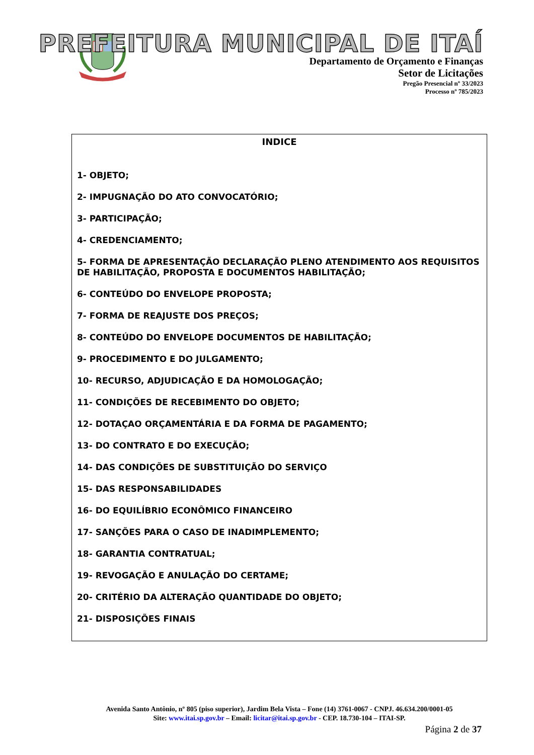PREFEITURA MUNICIPAL DE ITAÍ
Departamento de Orçamento e Finanças
Setor de Licitações
Pregão Presencial nº 33/2023
Processo nº 785/2023
INDICE
1- OBJETO;
2- IMPUGNAÇÃO DO ATO CONVOCATÓRIO;
3- PARTICIPAÇÃO;
4- CREDENCIAMENTO;
5- FORMA DE APRESENTAÇÃO DECLARAÇÃO PLENO ATENDIMENTO AOS REQUISITOS DE HABILITAÇÃO, PROPOSTA E DOCUMENTOS HABILITAÇÃO;
6- CONTEÚDO DO ENVELOPE PROPOSTA;
7- FORMA DE REAJUSTE DOS PREÇOS;
8- CONTEÚDO DO ENVELOPE DOCUMENTOS DE HABILITAÇÃO;
9- PROCEDIMENTO E DO JULGAMENTO;
10- RECURSO, ADJUDICAÇÃO E DA HOMOLOGAÇÃO;
11- CONDIÇÕES DE RECEBIMENTO DO OBJETO;
12- DOTAÇAO ORÇAMENTÁRIA E DA FORMA DE PAGAMENTO;
13- DO CONTRATO E DO EXECUÇÃO;
14- DAS CONDIÇÕES DE SUBSTITUIÇÃO DO SERVIÇO
15- DAS RESPONSABILIDADES
16- DO EQUILÍBRIO ECONÔMICO FINANCEIRO
17- SANÇÕES PARA O CASO DE INADIMPLEMENTO;
18- GARANTIA CONTRATUAL;
19- REVOGAÇÃO E ANULAÇÃO DO CERTAME;
20- CRITÉRIO DA ALTERAÇÃO QUANTIDADE DO OBJETO;
21- DISPOSIÇÕES FINAIS
Avenida Santo Antônio, nº 805 (piso superior), Jardim Bela Vista – Fone (14) 3761-0067 - CNPJ. 46.634.200/0001-05
Site: www.itai.sp.gov.br – Email: licitar@itai.sp.gov.br - CEP. 18.730-104 – ITAI-SP.
Página 2 de 37